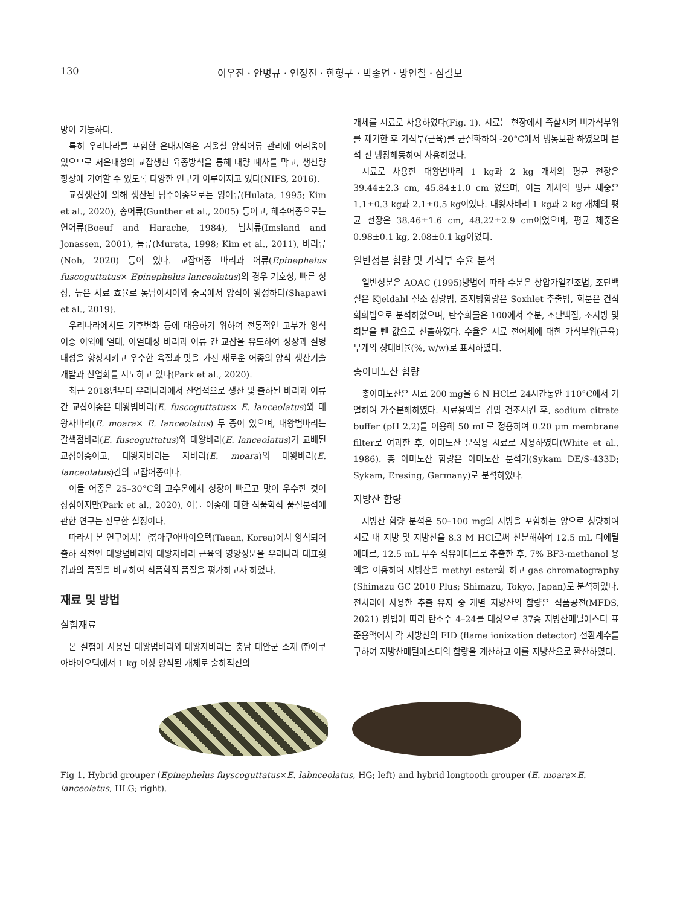130 이우진 · 안병규 · 인정진 · 한형구 · 박종연 · 방인철 · 심길보
방이 가능하다.
특히 우리나라를 포함한 온대지역은 겨울철 양식어류 관리에 어려움이 있으므로 저온내성의 교잡생산 육종방식을 통해 대량 폐사를 막고, 생산량 향상에 기여할 수 있도록 다양한 연구가 이루어지고 있다(NIFS, 2016).
교잡생산에 의해 생산된 담수어종으로는 잉어류(Hulata, 1995; Kim et al., 2020), 송어류(Gunther et al., 2005) 등이고, 해수어종으로는 연어류(Boeuf and Harache, 1984), 넙치류(Imsland and Jonassen, 2001), 돔류(Murata, 1998; Kim et al., 2011), 바리류(Noh, 2020) 등이 있다. 교잡어종 바리과 어류(Epinephelus fuscoguttatus× Epinephelus lanceolatus)의 경우 기호성, 빠른 성장, 높은 사료 효율로 동남아시아와 중국에서 양식이 왕성하다(Shapawi et al., 2019).
우리나라에서도 기후변화 등에 대응하기 위하여 전통적인 고부가 양식 어종 이외에 열대, 아열대성 바리과 어류 간 교잡을 유도하여 성장과 질병 내성을 향상시키고 우수한 육질과 맛을 가진 새로운 어종의 양식 생산기술 개발과 산업화를 시도하고 있다(Park et al., 2020).
최근 2018년부터 우리나라에서 산업적으로 생산 및 출하된 바리과 어류 간 교잡어종은 대왕범바리(E. fuscoguttatus× E. lanceolatus)와 대왕자바리(E. moara× E. lanceolatus) 두 종이 있으며, 대왕범바리는 갈색점바리(E. fuscoguttatus)와 대왕바리(E. lanceolatus)가 교배된 교잡어종이고, 대왕자바리는 자바리(E. moara)와 대왕바리(E. lanceolatus)간의 교잡어종이다.
이들 어종은 25–30°C의 고수온에서 성장이 빠르고 맛이 우수한 것이 장점이지만(Park et al., 2020), 이들 어종에 대한 식품학적 품질분석에 관한 연구는 전무한 실정이다.
따라서 본 연구에서는 ㈜아쿠아바이오텍(Taean, Korea)에서 양식되어 출하 직전인 대왕범바리와 대왕자바리 근육의 영양성분을 우리나라 대표횟감과의 품질을 비교하여 식품학적 품질을 평가하고자 하였다.
재료 및 방법
실험재료
본 실험에 사용된 대왕범바리와 대왕자바리는 충남 태안군 소재 ㈜아쿠아바이오텍에서 1 kg 이상 양식된 개체로 출하직전의
개체를 시료로 사용하였다(Fig. 1). 시료는 현장에서 즉살시켜 비가식부위를 제거한 후 가식부(근육)를 균질화하여 -20°C에서 냉동보관 하였으며 분석 전 냉장해동하여 사용하였다.
시료로 사용한 대왕범바리 1 kg과 2 kg 개체의 평균 전장은 39.44±2.3 cm, 45.84±1.0 cm 었으며, 이들 개체의 평균 체중은 1.1±0.3 kg과 2.1±0.5 kg이었다. 대왕자바리 1 kg과 2 kg 개체의 평균 전장은 38.46±1.6 cm, 48.22±2.9 cm이었으며, 평균 체중은 0.98±0.1 kg, 2.08±0.1 kg이었다.
일반성분 함량 및 가식부 수율 분석
일반성분은 AOAC (1995)방법에 따라 수분은 상압가열건조법, 조단백질은 Kjeldahl 질소 정량법, 조지방함량은 Soxhlet 추출법, 회분은 건식회화법으로 분석하였으며, 탄수화물은 100에서 수분, 조단백질, 조지방 및 회분을 뺀 값으로 산출하였다. 수율은 시료 전어체에 대한 가식부위(근육) 무게의 상대비율(%, w/w)로 표시하였다.
총아미노산 함량
총아미노산은 시료 200 mg을 6 N HCl로 24시간동안 110°C에서 가열하여 가수분해하였다. 시료용액을 감압 건조시킨 후, sodium citrate buffer (pH 2.2)를 이용해 50 mL로 정용하여 0.20 µm membrane filter로 여과한 후, 아미노산 분석용 시료로 사용하였다(White et al., 1986). 총 아미노산 함량은 아미노산 분석기(Sykam DE/S-433D; Sykam, Eresing, Germany)로 분석하였다.
지방산 함량
지방산 함량 분석은 50–100 mg의 지방을 포함하는 양으로 칭량하여 시료 내 지방 및 지방산을 8.3 M HCl로써 산분해하여 12.5 mL 디에틸에테르, 12.5 mL 무수 석유에테르로 추출한 후, 7% BF3-methanol 용액을 이용하여 지방산을 methyl ester화 하고 gas chromatography (Shimazu GC 2010 Plus; Shimazu, Tokyo, Japan)로 분석하였다. 전처리에 사용한 추출 유지 중 개별 지방산의 함량은 식품공전(MFDS, 2021) 방법에 따라 탄소수 4–24를 대상으로 37종 지방산메틸에스터 표준용액에서 각 지방산의 FID (flame ionization detector) 전환계수를 구하여 지방산메틸에스터의 함량을 계산하고 이를 지방산으로 환산하였다.
Fig 1. Hybrid grouper (Epinephelus fuyscoguttatus×E. labnceolatus, HG; left) and hybrid longtooth grouper (E. moara×E. lanceolatus, HLG; right).